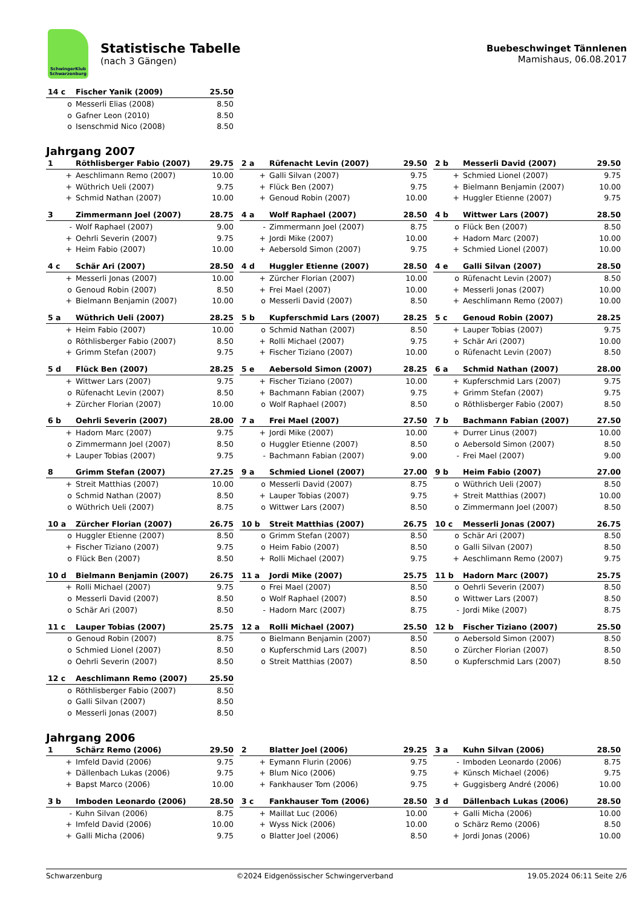SchwingerKlub Schwarzenburg
Statistische Tabelle
(nach 3 Gängen)
Buebeschwinget Tännlenen
Mamishaus, 06.08.2017
| 14 c | Fischer Yanik (2009) | 25.50 |
| o | Messerli Elias (2008) | 8.50 |
| o | Gafner Leon (2010) | 8.50 |
| o | Isenschmid Nico (2008) | 8.50 |
Jahrgang 2007
| 1 | Röthlisberger Fabio (2007) | 29.75 |
| + | Aeschlimann Remo (2007) | 10.00 |
| + | Wüthrich Ueli (2007) | 9.75 |
| + | Schmid Nathan (2007) | 10.00 |
| 2 a | Rüfenacht Levin (2007) | 29.50 |
| + | Galli Silvan (2007) | 9.75 |
| + | Flück Ben (2007) | 9.75 |
| + | Genoud Robin (2007) | 10.00 |
| 2 b | Messerli David (2007) | 29.50 |
| + | Schmied Lionel (2007) | 9.75 |
| + | Bielmann Benjamin (2007) | 10.00 |
| + | Huggler Etienne (2007) | 9.75 |
| 3 | Zimmermann Joel (2007) | 28.75 |
| - | Wolf Raphael (2007) | 9.00 |
| + | Oehrli Severin (2007) | 9.75 |
| + | Heim Fabio (2007) | 10.00 |
| 4 a | Wolf Raphael (2007) | 28.50 |
| - | Zimmermann Joel (2007) | 8.75 |
| + | Jordi Mike (2007) | 10.00 |
| + | Aebersold Simon (2007) | 9.75 |
| 4 b | Wittwer Lars (2007) | 28.50 |
| o | Flück Ben (2007) | 8.50 |
| + | Hadorn Marc (2007) | 10.00 |
| + | Schmied Lionel (2007) | 10.00 |
| 4 c | Schär Ari (2007) | 28.50 |
| + | Messerli Jonas (2007) | 10.00 |
| o | Genoud Robin (2007) | 8.50 |
| + | Bielmann Benjamin (2007) | 10.00 |
| 4 d | Huggler Etienne (2007) | 28.50 |
| + | Zürcher Florian (2007) | 10.00 |
| + | Frei Mael (2007) | 10.00 |
| o | Messerli David (2007) | 8.50 |
| 4 e | Galli Silvan (2007) | 28.50 |
| o | Rüfenacht Levin (2007) | 8.50 |
| + | Messerli Jonas (2007) | 10.00 |
| + | Aeschlimann Remo (2007) | 10.00 |
| 5 a | Wüthrich Ueli (2007) | 28.25 |
| + | Heim Fabio (2007) | 10.00 |
| o | Röthlisberger Fabio (2007) | 8.50 |
| + | Grimm Stefan (2007) | 9.75 |
| 5 b | Kupferschmid Lars (2007) | 28.25 |
| o | Schmid Nathan (2007) | 8.50 |
| + | Rolli Michael (2007) | 9.75 |
| + | Fischer Tiziano (2007) | 10.00 |
| 5 c | Genoud Robin (2007) | 28.25 |
| + | Lauper Tobias (2007) | 9.75 |
| + | Schär Ari (2007) | 10.00 |
| o | Rüfenacht Levin (2007) | 8.50 |
| 5 d | Flück Ben (2007) | 28.25 |
| + | Wittwer Lars (2007) | 9.75 |
| o | Rüfenacht Levin (2007) | 8.50 |
| + | Zürcher Florian (2007) | 10.00 |
| 5 e | Aebersold Simon (2007) | 28.25 |
| + | Fischer Tiziano (2007) | 10.00 |
| + | Bachmann Fabian (2007) | 9.75 |
| o | Wolf Raphael (2007) | 8.50 |
| 6 a | Schmid Nathan (2007) | 28.00 |
| + | Kupferschmid Lars (2007) | 9.75 |
| + | Grimm Stefan (2007) | 9.75 |
| o | Röthlisberger Fabio (2007) | 8.50 |
| 6 b | Oehrli Severin (2007) | 28.00 |
| + | Hadorn Marc (2007) | 9.75 |
| o | Zimmermann Joel (2007) | 8.50 |
| + | Lauper Tobias (2007) | 9.75 |
| 7 a | Frei Mael (2007) | 27.50 |
| + | Jordi Mike (2007) | 10.00 |
| o | Huggler Etienne (2007) | 8.50 |
| - | Bachmann Fabian (2007) | 9.00 |
| 7 b | Bachmann Fabian (2007) | 27.50 |
| + | Durrer Linus (2007) | 10.00 |
| o | Aebersold Simon (2007) | 8.50 |
| - | Frei Mael (2007) | 9.00 |
| 8 | Grimm Stefan (2007) | 27.25 |
| + | Streit Matthias (2007) | 10.00 |
| o | Schmid Nathan (2007) | 8.50 |
| o | Wüthrich Ueli (2007) | 8.75 |
| 9 a | Schmied Lionel (2007) | 27.00 |
| o | Messerli David (2007) | 8.75 |
| + | Lauper Tobias (2007) | 9.75 |
| o | Wittwer Lars (2007) | 8.50 |
| 9 b | Heim Fabio (2007) | 27.00 |
| o | Wüthrich Ueli (2007) | 8.50 |
| + | Streit Matthias (2007) | 10.00 |
| o | Zimmermann Joel (2007) | 8.50 |
| 10 a | Zürcher Florian (2007) | 26.75 |
| o | Huggler Etienne (2007) | 8.50 |
| + | Fischer Tiziano (2007) | 9.75 |
| o | Flück Ben (2007) | 8.50 |
| 10 b | Streit Matthias (2007) | 26.75 |
| o | Grimm Stefan (2007) | 8.50 |
| o | Heim Fabio (2007) | 8.50 |
| + | Rolli Michael (2007) | 9.75 |
| 10 c | Messerli Jonas (2007) | 26.75 |
| o | Schär Ari (2007) | 8.50 |
| o | Galli Silvan (2007) | 8.50 |
| + | Aeschlimann Remo (2007) | 9.75 |
| 10 d | Bielmann Benjamin (2007) | 26.75 |
| + | Rolli Michael (2007) | 9.75 |
| o | Messerli David (2007) | 8.50 |
| o | Schär Ari (2007) | 8.50 |
| 11 a | Jordi Mike (2007) | 25.75 |
| o | Frei Mael (2007) | 8.50 |
| o | Wolf Raphael (2007) | 8.50 |
| - | Hadorn Marc (2007) | 8.75 |
| 11 b | Hadorn Marc (2007) | 25.75 |
| o | Oehrli Severin (2007) | 8.50 |
| o | Wittwer Lars (2007) | 8.50 |
| - | Jordi Mike (2007) | 8.75 |
| 11 c | Lauper Tobias (2007) | 25.75 |
| o | Genoud Robin (2007) | 8.75 |
| o | Schmied Lionel (2007) | 8.50 |
| o | Oehrli Severin (2007) | 8.50 |
| 12 a | Rolli Michael (2007) | 25.50 |
| o | Bielmann Benjamin (2007) | 8.50 |
| o | Kupferschmid Lars (2007) | 8.50 |
| o | Streit Matthias (2007) | 8.50 |
| 12 b | Fischer Tiziano (2007) | 25.50 |
| o | Aebersold Simon (2007) | 8.50 |
| o | Zürcher Florian (2007) | 8.50 |
| o | Kupferschmid Lars (2007) | 8.50 |
| 12 c | Aeschlimann Remo (2007) | 25.50 |
| o | Röthlisberger Fabio (2007) | 8.50 |
| o | Galli Silvan (2007) | 8.50 |
| o | Messerli Jonas (2007) | 8.50 |
Jahrgang 2006
| 1 | Schärz Remo (2006) | 29.50 |
| + | Imfeld David (2006) | 9.75 |
| + | Dällenbach Lukas (2006) | 9.75 |
| + | Bapst Marco (2006) | 10.00 |
| 2 | Blatter Joel (2006) | 29.25 |
| + | Eymann Flurin (2006) | 9.75 |
| + | Blum Nico (2006) | 9.75 |
| + | Fankhauser Tom (2006) | 9.75 |
| 3 a | Kuhn Silvan (2006) | 28.50 |
| - | Imboden Leonardo (2006) | 8.75 |
| + | Künsch Michael (2006) | 9.75 |
| + | Guggisberg André (2006) | 10.00 |
| 3 b | Imboden Leonardo (2006) | 28.50 |
| - | Kuhn Silvan (2006) | 8.75 |
| + | Imfeld David (2006) | 10.00 |
| + | Galli Micha (2006) | 9.75 |
| 3 c | Fankhauser Tom (2006) | 28.50 |
| + | Maillat Luc (2006) | 10.00 |
| + | Wyss Nick (2006) | 10.00 |
| o | Blatter Joel (2006) | 8.50 |
| 3 d | Dällenbach Lukas (2006) | 28.50 |
| + | Galli Micha (2006) | 10.00 |
| o | Schärz Remo (2006) | 8.50 |
| + | Jordi Jonas (2006) | 10.00 |
Schwarzenburg ©2024 Eidgenössischer Schwingerverband 19.05.2024 06:11 Seite 2/6